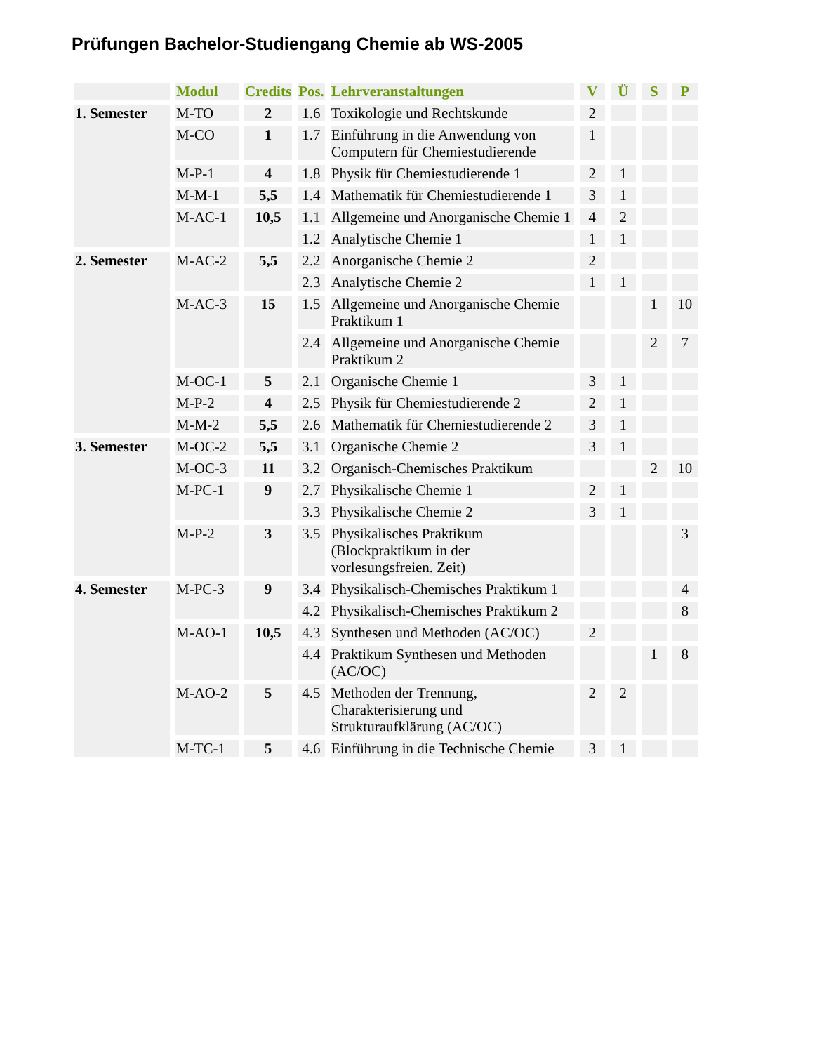Prüfungen Bachelor-Studiengang Chemie ab WS-2005
| | Modul | Credits | Pos. | Lehrveranstaltungen | V | Ü | S | P |
| --- | --- | --- | --- | --- | --- | --- | --- | --- |
| 1. Semester | M-TO | 2 | 1.6 | Toxikologie und Rechtskunde | 2 | | | |
| | M-CO | 1 | 1.7 | Einführung in die Anwendung von Computern für Chemiestudierende | 1 | | | |
| | M-P-1 | 4 | 1.8 | Physik für Chemiestudierende 1 | 2 | 1 | | |
| | M-M-1 | 5,5 | 1.4 | Mathematik für Chemiestudierende 1 | 3 | 1 | | |
| | M-AC-1 | 10,5 | 1.1 | Allgemeine und Anorganische Chemie 1 | 4 | 2 | | |
| | | | 1.2 | Analytische Chemie 1 | 1 | 1 | | |
| 2. Semester | M-AC-2 | 5,5 | 2.2 | Anorganische Chemie 2 | 2 | | | |
| | | | 2.3 | Analytische Chemie 2 | 1 | 1 | | |
| | M-AC-3 | 15 | 1.5 | Allgemeine und Anorganische Chemie Praktikum 1 | | | 1 | 10 |
| | | | 2.4 | Allgemeine und Anorganische Chemie Praktikum 2 | | | 2 | 7 |
| | M-OC-1 | 5 | 2.1 | Organische Chemie 1 | 3 | 1 | | |
| | M-P-2 | 4 | 2.5 | Physik für Chemiestudierende 2 | 2 | 1 | | |
| | M-M-2 | 5,5 | 2.6 | Mathematik für Chemiestudierende 2 | 3 | 1 | | |
| 3. Semester | M-OC-2 | 5,5 | 3.1 | Organische Chemie 2 | 3 | 1 | | |
| | M-OC-3 | 11 | 3.2 | Organisch-Chemisches Praktikum | | | 2 | 10 |
| | M-PC-1 | 9 | 2.7 | Physikalische Chemie 1 | 2 | 1 | | |
| | | | 3.3 | Physikalische Chemie 2 | 3 | 1 | | |
| | M-P-2 | 3 | 3.5 | Physikalisches Praktikum (Blockpraktikum in der vorlesungsfreien. Zeit) | | | | 3 |
| 4. Semester | M-PC-3 | 9 | 3.4 | Physikalisch-Chemisches Praktikum 1 | | | | 4 |
| | | | 4.2 | Physikalisch-Chemisches Praktikum 2 | | | | 8 |
| | M-AO-1 | 10,5 | 4.3 | Synthesen und Methoden (AC/OC) | 2 | | | |
| | | | 4.4 | Praktikum Synthesen und Methoden (AC/OC) | | | 1 | 8 |
| | M-AO-2 | 5 | 4.5 | Methoden der Trennung, Charakterisierung und Strukturaufklärung (AC/OC) | 2 | 2 | | |
| | M-TC-1 | 5 | 4.6 | Einführung in die Technische Chemie | 3 | 1 | | |